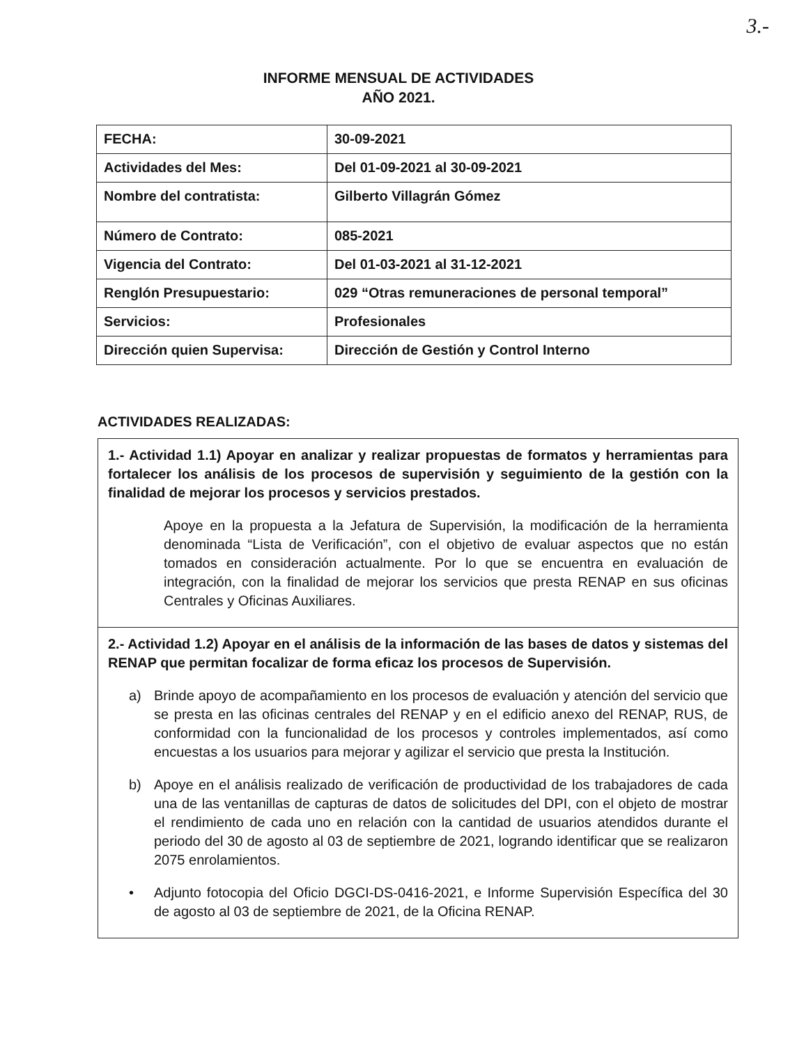3.-
INFORME MENSUAL DE ACTIVIDADES
AÑO 2021.
| FECHA: | 30-09-2021 |
| Actividades del Mes: | Del 01-09-2021 al 30-09-2021 |
| Nombre del contratista: | Gilberto Villagrán Gómez |
| Número de Contrato: | 085-2021 |
| Vigencia del Contrato: | Del 01-03-2021 al 31-12-2021 |
| Renglón Presupuestario: | 029 “Otras remuneraciones de personal temporal” |
| Servicios: | Profesionales |
| Dirección quien Supervisa: | Dirección de Gestión y Control Interno |
ACTIVIDADES REALIZADAS:
| 1.- Actividad 1.1) Apoyar en analizar y realizar propuestas de formatos y herramientas para fortalecer los análisis de los procesos de supervisión y seguimiento de la gestión con la finalidad de mejorar los procesos y servicios prestados. Apoye en la propuesta a la Jefatura de Supervisión, la modificación de la herramienta denominada “Lista de Verificación”, con el objetivo de evaluar aspectos que no están tomados en consideración actualmente. Por lo que se encuentra en evaluación de integración, con la finalidad de mejorar los servicios que presta RENAP en sus oficinas Centrales y Oficinas Auxiliares. |
| 2.- Actividad 1.2) Apoyar en el análisis de la información de las bases de datos y sistemas del RENAP que permitan focalizar de forma eficaz los procesos de Supervisión. a) Brinde apoyo de acompañamiento en los procesos de evaluación y atención del servicio que se presta en las oficinas centrales del RENAP y en el edificio anexo del RENAP, RUS, de conformidad con la funcionalidad de los procesos y controles implementados, así como encuestas a los usuarios para mejorar y agilizar el servicio que presta la Institución. b) Apoye en el análisis realizado de verificación de productividad de los trabajadores de cada una de las ventanillas de capturas de datos de solicitudes del DPI, con el objeto de mostrar el rendimiento de cada uno en relación con la cantidad de usuarios atendidos durante el periodo del 30 de agosto al 03 de septiembre de 2021, logrando identificar que se realizaron 2075 enrolamientos. • Adjunto fotocopia del Oficio DGCI-DS-0416-2021, e Informe Supervisión Específica del 30 de agosto al 03 de septiembre de 2021, de la Oficina RENAP. |